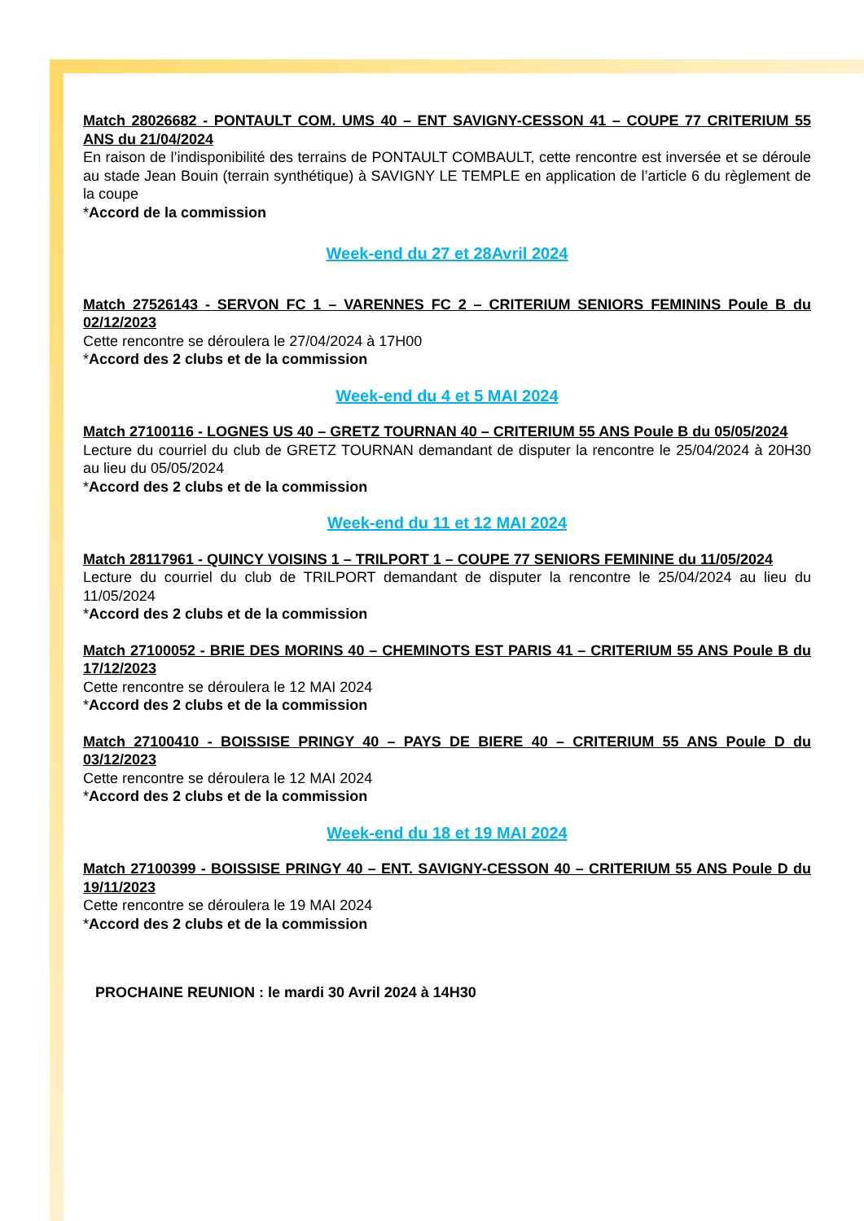Match 28026682 - PONTAULT COM. UMS 40 – ENT SAVIGNY-CESSON 41 – COUPE 77 CRITERIUM 55 ANS du 21/04/2024
En raison de l’indisponibilité des terrains de PONTAULT COMBAULT, cette rencontre est inversée et se déroule au stade Jean Bouin (terrain synthétique) à SAVIGNY LE TEMPLE en application de l’article 6 du règlement de la coupe
*Accord de la commission
Week-end du 27 et 28Avril 2024
Match 27526143 - SERVON FC 1 – VARENNES FC 2 – CRITERIUM SENIORS FEMININS Poule B du 02/12/2023
Cette rencontre se déroulera le 27/04/2024 à 17H00
*Accord des 2 clubs et de la commission
Week-end du 4 et 5 MAI 2024
Match 27100116 - LOGNES US 40 – GRETZ TOURNAN 40 – CRITERIUM 55 ANS Poule B du 05/05/2024
Lecture du courriel du club de GRETZ TOURNAN demandant de disputer la rencontre le 25/04/2024 à 20H30 au lieu du 05/05/2024
*Accord des 2 clubs et de la commission
Week-end du 11 et 12 MAI 2024
Match 28117961 - QUINCY VOISINS 1 – TRILPORT 1 – COUPE 77 SENIORS FEMININE du 11/05/2024
Lecture du courriel du club de TRILPORT demandant de disputer la rencontre le 25/04/2024 au lieu du 11/05/2024
*Accord des 2 clubs et de la commission
Match 27100052 - BRIE DES MORINS 40 – CHEMINOTS EST PARIS 41 – CRITERIUM 55 ANS Poule B du 17/12/2023
Cette rencontre se déroulera le 12 MAI 2024
*Accord des 2 clubs et de la commission
Match 27100410 - BOISSISE PRINGY 40 – PAYS DE BIERE 40 – CRITERIUM 55 ANS Poule D du 03/12/2023
Cette rencontre se déroulera le 12 MAI 2024
*Accord des 2 clubs et de la commission
Week-end du 18 et 19 MAI 2024
Match 27100399 - BOISSISE PRINGY 40 – ENT. SAVIGNY-CESSON 40 – CRITERIUM 55 ANS Poule D du 19/11/2023
Cette rencontre se déroulera le 19 MAI 2024
*Accord des 2 clubs et de la commission
PROCHAINE REUNION : le mardi 30 Avril 2024 à 14H30